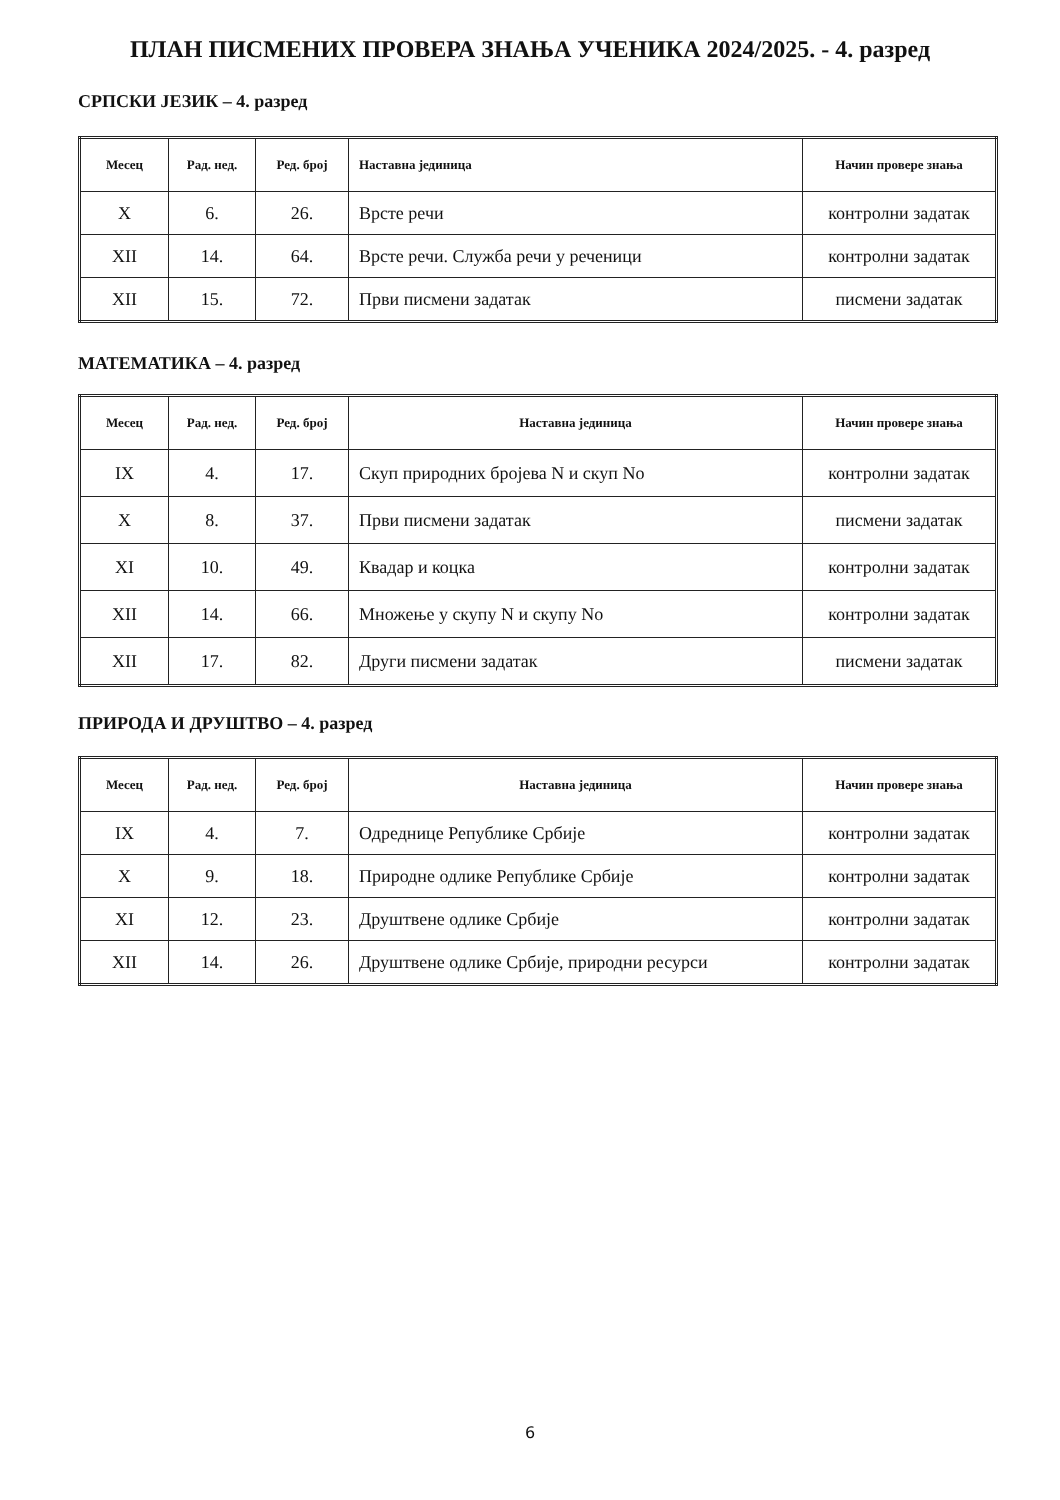ПЛАН ПИСМЕНИХ ПРОВЕРА ЗНАЊА УЧЕНИКА 2024/2025. - 4. разред
СРПСКИ ЈЕЗИК – 4. разред
| Месец | Рад. нед. | Ред. број | Наставна јединица | Начин провере знања |
| --- | --- | --- | --- | --- |
| X | 6. | 26. | Врсте речи | контролни задатак |
| XII | 14. | 64. | Врсте речи. Служба речи у реченици | контролни задатак |
| XII | 15. | 72. | Први писмени задатак | писмени задатак |
МАТЕМАТИКА – 4. разред
| Месец | Рад. нед. | Ред. број | Наставна јединица | Начин провере знања |
| --- | --- | --- | --- | --- |
| IX | 4. | 17. | Скуп природних бројева N и скуп No | контролни задатак |
| X | 8. | 37. | Први писмени задатак | писмени задатак |
| XI | 10. | 49. | Квадар и коцка | контролни задатак |
| XII | 14. | 66. | Множење у скупу N и скупу No | контролни задатак |
| XII | 17. | 82. | Други писмени задатак | писмени задатак |
ПРИРОДА И ДРУШТВО – 4. разред
| Месец | Рад. нед. | Ред. број | Наставна јединица | Начин провере знања |
| --- | --- | --- | --- | --- |
| IX | 4. | 7. | Одреднице Републике Србије | контролни задатак |
| X | 9. | 18. | Природне одлике Републике Србије | контролни задатак |
| XI | 12. | 23. | Друштвене одлике Србије | контролни задатак |
| XII | 14. | 26. | Друштвене одлике Србије, природни ресурси | контролни задатак |
6